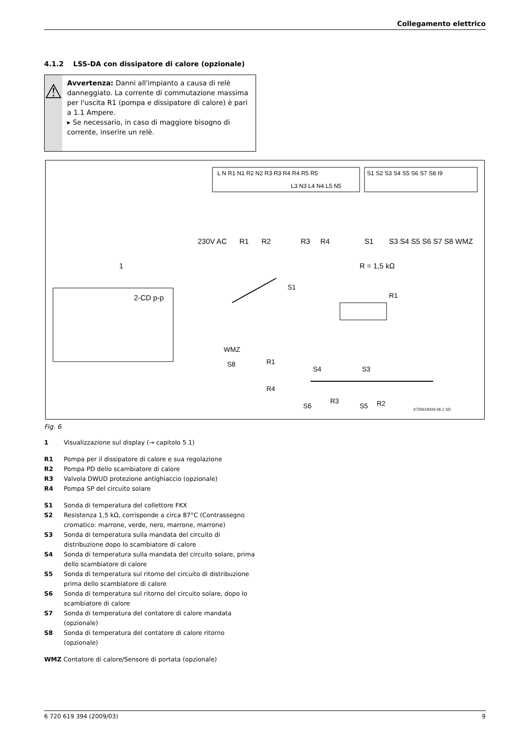Collegamento elettrico
4.1.2 LSS-DA con dissipatore di calore (opzionale)
⚠
Avvertenza: Danni all'impianto a causa di relè danneggiato. La corrente di commutazione massima per l'uscita R1 (pompa e dissipatore di calore) è pari a 1.1 Ampere.
▸ Se necessario, in caso di maggiore bisogno di corrente, inserire un relè.
L N R1 N1 R2 N2 R3 R3 R4 R4 R5 R5
L3 N3 L4 N4 L5 N5
S1 S2 S3 S4 S5 S6 S7 S8 I9
230V AC
R1
R2
R3
R4
S1
S3 S4 S5 S6 S7 S8 WMZ
R = 1,5 kΩ
1
2-CD p-p
S1
R1
WMZ
S8
R1
R4
S4
S3
S6
R3
S5
R2
6720618434-06.1 SD
Fig. 6
1 Visualizzazione sul display (→ capitolo 5.1)
R1 Pompa per il dissipatore di calore e sua regolazione
R2 Pompa PD dello scambiatore di calore
R3 Valvola DWUD protezione antighiaccio (opzionale)
R4 Pompa SP del circuito solare
S1 Sonda di temperatura del collettore FKX
S2 Resistenza 1,5 kΩ, corrisponde a circa 87°C (Contrassegno cromatico: marrone, verde, nero, marrone, marrone)
S3 Sonda di temperatura sulla mandata del circuito di distribuzione dopo lo scambiatore di calore
S4 Sonda di temperatura sulla mandata del circuito solare, prima dello scambiatore di calore
S5 Sonda di temperatura sul ritorno del circuito di distribuzione prima dello scambiatore di calore
S6 Sonda di temperatura sul ritorno del circuito solare, dopo lo scambiatore di calore
S7 Sonda di temperatura del contatore di calore mandata (opzionale)
S8 Sonda di temperatura del contatore di calore ritorno (opzionale)
WMZ Contatore di calore/Sensore di portata (opzionale)
6 720 619 394 (2009/03) 9